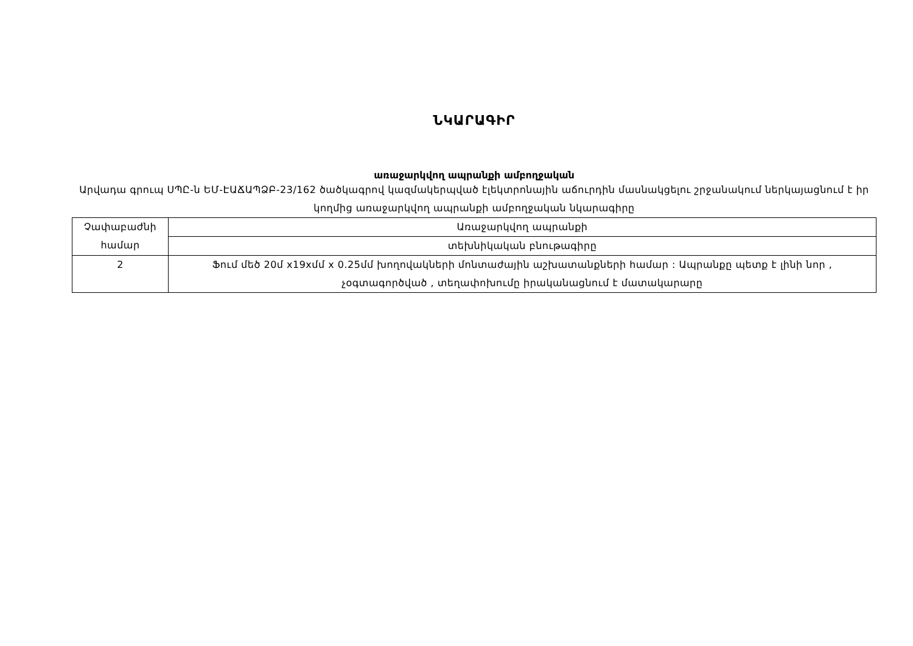ՆԿԱՐԱԳԻՐ
առաջարկվող ապրանքի ամբողջական
Արվադա գրուպ ՍՊԸ-ն ԵՄ-ԷԱՃԱՊՁԲ-23/162 ծածկագրով կազմակերպված էլեկտրոնային աճուրդին մասնակցելու շրջանակում ներկայացնում է իր կողմից առաջարկվող ապրանքի ամբողջական նկարագիրը
| Չափաբաժնի համար | Առաջարկվող ապրանքի |
| | տեխնիկական բնութագիրը |
| 2 | Ֆում մեծ 20մ x19xմմ x 0.25մմ խողովակների մոնտաժային աշխատանքների համար : Ապրանքը պետք է լինի նոր , չօգտագործված , տեղափոխումը իրականացնում է մատակարարը |